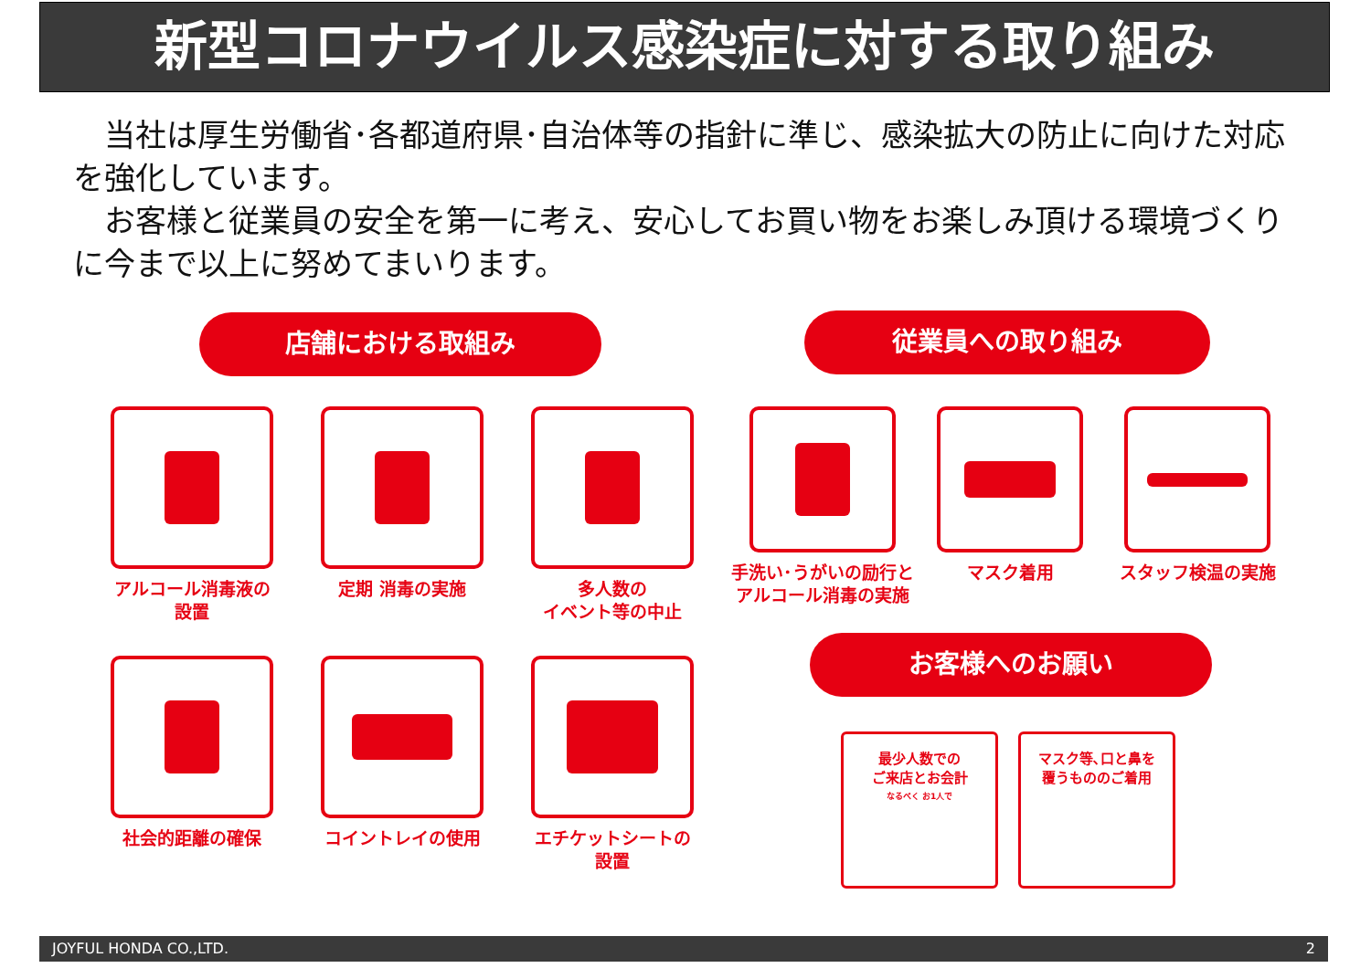新型コロナウイルス感染症に対する取り組み
　当社は厚生労働省･各都道府県･自治体等の指針に準じ、感染拡大の防止に向けた対応を強化しています。
　お客様と従業員の安全を第一に考え、安心してお買い物をお楽しみ頂ける環境づくりに今まで以上に努めてまいります。
店舗における取組み 従業員への取り組み
アルコール消毒液の
設置
定期 消毒の実施
多人数の
イベント等の中止
手洗い･うがいの励行と
アルコール消毒の実施
マスク着用 スタッフ検温の実施
社会的距離の確保 コイントレイの使用
エチケットシートの
設置
お客様へのお願い
最少人数での
ご来店とお会計
なるべく お1人で
マスク等､口と鼻を
覆うもののご着用
JOYFUL HONDA CO.,LTD. 2